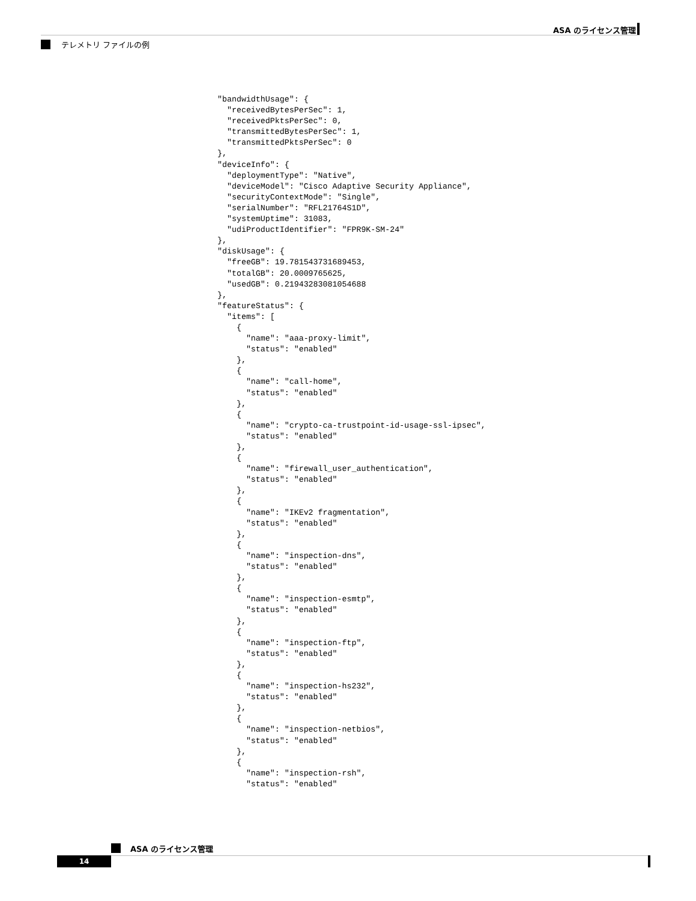ASA のライセンス管理
テレメトリ ファイルの例
"bandwidthUsage": {
  "receivedBytesPerSec": 1,
  "receivedPktsPerSec": 0,
  "transmittedBytesPerSec": 1,
  "transmittedPktsPerSec": 0
},
"deviceInfo": {
  "deploymentType": "Native",
  "deviceModel": "Cisco Adaptive Security Appliance",
  "securityContextMode": "Single",
  "serialNumber": "RFL21764S1D",
  "systemUptime": 31083,
  "udiProductIdentifier": "FPR9K-SM-24"
},
"diskUsage": {
  "freeGB": 19.781543731689453,
  "totalGB": 20.0009765625,
  "usedGB": 0.21943283081054688
},
"featureStatus": {
  "items": [
    {
      "name": "aaa-proxy-limit",
      "status": "enabled"
    },
    {
      "name": "call-home",
      "status": "enabled"
    },
    {
      "name": "crypto-ca-trustpoint-id-usage-ssl-ipsec",
      "status": "enabled"
    },
    {
      "name": "firewall_user_authentication",
      "status": "enabled"
    },
    {
      "name": "IKEv2 fragmentation",
      "status": "enabled"
    },
    {
      "name": "inspection-dns",
      "status": "enabled"
    },
    {
      "name": "inspection-esmtp",
      "status": "enabled"
    },
    {
      "name": "inspection-ftp",
      "status": "enabled"
    },
    {
      "name": "inspection-hs232",
      "status": "enabled"
    },
    {
      "name": "inspection-netbios",
      "status": "enabled"
    },
    {
      "name": "inspection-rsh",
      "status": "enabled"
ASA のライセンス管理
14